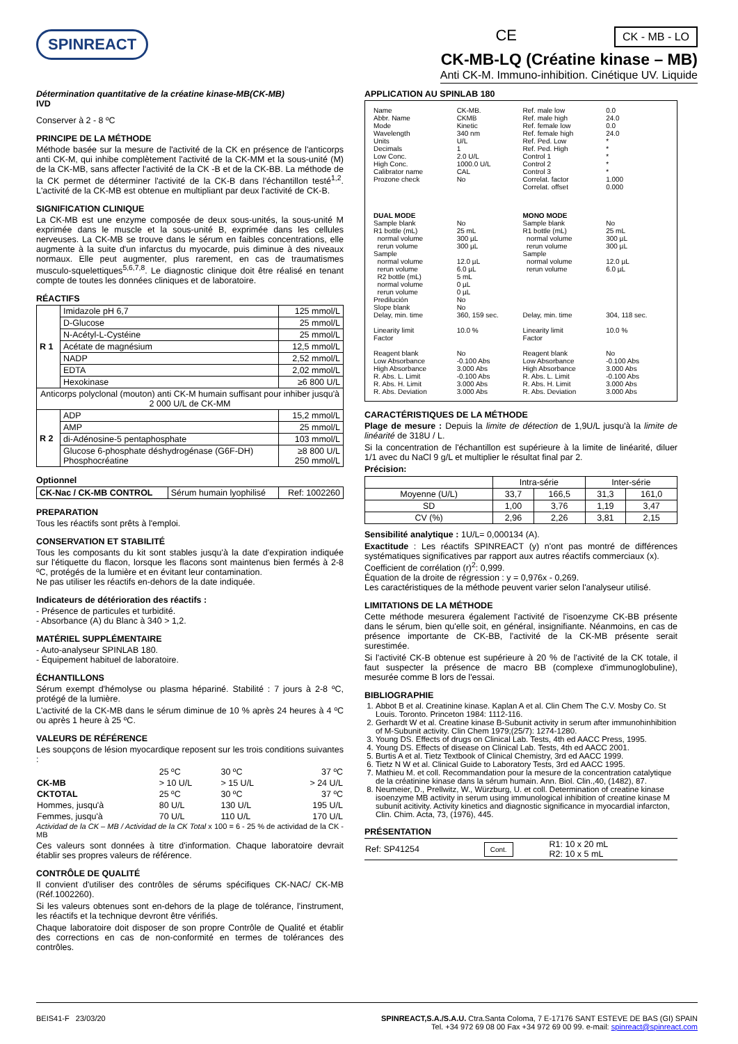SPINREACT
CE CK - MB - LO
CK-MB-LQ (Créatine kinase – MB)
Anti CK-M. Immuno-inhibition. Cinétique UV. Liquide
Détermination quantitative de la créatine kinase-MB(CK-MB)
IVD
Conserver à 2 - 8 ºC
PRINCIPE DE LA MÉTHODE
Méthode basée sur la mesure de l'activité de la CK en présence de l'anticorps anti CK-M, qui inhibe complètement l'activité de la CK-MM et la sous-unité (M) de la CK-MB, sans affecter l'activité de la CK -B et de la CK-BB. La méthode de la CK permet de déterminer l'activité de la CK-B dans l'échantillon testé<sup>1,2</sup>. L'activité de la CK-MB est obtenue en multipliant par deux l'activité de CK-B.
SIGNIFICATION CLINIQUE
La CK-MB est une enzyme composée de deux sous-unités, la sous-unité M exprimée dans le muscle et la sous-unité B, exprimée dans les cellules nerveuses. La CK-MB se trouve dans le sérum en faibles concentrations, elle augmente à la suite d'un infarctus du myocarde, puis diminue à des niveaux normaux. Elle peut augmenter, plus rarement, en cas de traumatismes musculo-squelettiques<sup>5,6,7,8</sup>. Le diagnostic clinique doit être réalisé en tenant compte de toutes les données cliniques et de laboratoire.
RÉACTIFS
| R 1 | Imidazole pH 6,7 | 125 mmol/L |
| | D-Glucose | 25 mmol/L |
| | N-Acétyl-L-Cystéine | 25 mmol/L |
| | Acétate de magnésium | 12,5 mmol/L |
| | NADP | 2,52 mmol/L |
| | EDTA | 2,02 mmol/L |
| | Hexokinase | ≥6 800 U/L |
| Anticorps polyclonal (mouton) anti CK-M humain suffisant pour inhiber jusqu'à 2 000 U/L de CK-MM | | |
| R 2 | ADP | 15,2 mmol/L |
| | AMP | 25 mmol/L |
| | di-Adénosine-5 pentaphosphate | 103 mmol/L |
| | Glucose 6-phosphate déshydrogénase (G6F-DH) Phosphocréatine | ≥8 800 U/L 250 mmol/L |
Optionnel
| CK-Nac / CK-MB CONTROL | Sérum humain lyophilisé | Ref: 1002260 |
PREPARATION
Tous les réactifs sont prêts à l'emploi.
CONSERVATION ET STABILITÉ
Tous les composants du kit sont stables jusqu'à la date d'expiration indiquée sur l'étiquette du flacon, lorsque les flacons sont maintenus bien fermés à 2-8 ºC, protégés de la lumière et en évitant leur contamination.
Ne pas utiliser les réactifs en-dehors de la date indiquée.
Indicateurs de détérioration des réactifs :
- Présence de particules et turbidité.
- Absorbance (A) du Blanc à 340 > 1,2.
MATÉRIEL SUPPLÉMENTAIRE
- Auto-analyseur SPINLAB 180.
- Équipement habituel de laboratoire.
ÉCHANTILLONS
Sérum exempt d'hémolyse ou plasma hépariné. Stabilité : 7 jours à 2-8 ºC, protégé de la lumière.
L'activité de la CK-MB dans le sérum diminue de 10 % après 24 heures à 4 ºC ou après 1 heure à 25 ºC.
VALEURS DE RÉFÉRENCE
Les soupçons de lésion myocardique reposent sur les trois conditions suivantes :
| | 25 ºC | 30 ºC | 37 ºC |
| CK-MB | > 10 U/L | > 15 U/L | > 24 U/L |
| CKTOTAL | 25 ºC | 30 ºC | 37 ºC |
| Hommes, jusqu'à | 80 U/L | 130 U/L | 195 U/L |
| Femmes, jusqu'à | 70 U/L | 110 U/L | 170 U/L |
Actividad de la CK – MB / Actividad de la CK Total x 100 = 6 - 25 % de actividad de la CK - MB
Ces valeurs sont données à titre d'information. Chaque laboratoire devrait établir ses propres valeurs de référence.
CONTRÔLE DE QUALITÉ
Il convient d'utiliser des contrôles de sérums spécifiques CK-NAC/ CK-MB (Réf.1002260).
Si les valeurs obtenues sont en-dehors de la plage de tolérance, l'instrument, les réactifs et la technique devront être vérifiés.
Chaque laboratoire doit disposer de son propre Contrôle de Qualité et établir des corrections en cas de non-conformité en termes de tolérances des contrôles.
APPLICATION AU SPINLAB 180
| Name Abbr. Name Mode Wavelength Units Decimals Low Conc. High Conc. Calibrator name Prozone check | CK-MB. CKMB Kinetic 340 nm U/L 1 2.0 U/L 1000.0 U/L CAL No | Ref. male low Ref. male high Ref. female low Ref. female high Ref. Ped. Low Ref. Ped. High Control 1 Control 2 Control 3 Correlat. factor Correlat. offset | 0.0 24.0 0.0 24.0 * * * * * 1.000 0.000 |
| DUAL MODE | | MONO MODE | |
| Sample blank R1 bottle (mL) normal volume rerun volume Sample normal volume rerun volume R2 bottle (mL) normal volume rerun volume Predilución Slope blank Delay, min. time Linearity limit Factor Reagent blank Low Absorbance High Absorbance R. Abs. L. Limit R. Abs. H. Limit R. Abs. Deviation | No 25 mL 300 µL 300 µL 12.0 µL 6.0 µL 5 mL 0 µL 0 µL No No 360, 159 sec. 10.0 % No -0.100 Abs 3.000 Abs -0.100 Abs 3.000 Abs 3.000 Abs | Sample blank R1 bottle (mL) normal volume rerun volume Sample normal volume rerun volume Delay, min. time Linearity limit Factor Reagent blank Low Absorbance High Absorbance R. Abs. L. Limit R. Abs. H. Limit R. Abs. Deviation | No 25 mL 300 µL 300 µL 12.0 µL 6.0 µL 304, 118 sec. 10.0 % No -0.100 Abs 3.000 Abs -0.100 Abs 3.000 Abs 3.000 Abs |
CARACTÉRISTIQUES DE LA MÉTHODE
Plage de mesure : Depuis la limite de détection de 1,9U/L jusqu'à la limite de linéarité de 318U / L.
Si la concentration de l'échantillon est supérieure à la limite de linéarité, diluer 1/1 avec du NaCl 9 g/L et multiplier le résultat final par 2.
Précision:
| | Intra-série | | Inter-série | |
| --- | --- | --- | --- | --- |
| Moyenne (U/L) | 33,7 | 166,5 | 31,3 | 161,0 |
| SD | 1,00 | 3,76 | 1,19 | 3,47 |
| CV (%) | 2,96 | 2,26 | 3,81 | 2,15 |
Sensibilité analytique : 1U/L= 0,000134 (A).
Exactitude : Les réactifs SPINREACT (y) n'ont pas montré de différences systématiques significatives par rapport aux autres réactifs commerciaux (x).
Coefficient de corrélation (r)<sup>2</sup>: 0,999.
Équation de la droite de régression : y = 0,976x - 0,269.
Les caractéristiques de la méthode peuvent varier selon l'analyseur utilisé.
LIMITATIONS DE LA MÉTHODE
Cette méthode mesurera également l'activité de l'isoenzyme CK-BB présente dans le sérum, bien qu'elle soit, en général, insignifiante. Néanmoins, en cas de présence importante de CK-BB, l'activité de la CK-MB présente serait surestimée.
Si l'activité CK-B obtenue est supérieure à 20 % de l'activité de la CK totale, il faut suspecter la présence de macro BB (complexe d'immunoglobuline), mesurée comme B lors de l'essai.
BIBLIOGRAPHIE
1. Abbot B et al. Creatinine kinase. Kaplan A et al. Clin Chem The C.V. Mosby Co. St Louis. Toronto. Princeton 1984: 1112-116.
2. Gerhardt W et al. Creatine kinase B-Subunit activity in serum after immunohinhibition of M-Subunit activity. Clin Chem 1979;(25/7): 1274-1280.
3. Young DS. Effects of drugs on Clinical Lab. Tests, 4th ed AACC Press, 1995.
4. Young DS. Effects of disease on Clinical Lab. Tests, 4th ed AACC 2001.
5. Burtis A et al. Tietz Textbook of Clinical Chemistry, 3rd ed AACC 1999.
6. Tietz N W et al. Clinical Guide to Laboratory Tests, 3rd ed AACC 1995.
7. Mathieu M. et coll. Recommandation pour la mesure de la concentration catalytique de la créatinine kinase dans la sérum humain. Ann. Biol. Clin.,40, (1482), 87.
8. Neumeier, D., Prellwitz, W., Würzburg, U. et coll. Determination of creatine kinase isoenzyme MB activity in serum using immunological inhibition of creatine kinase M subunit acitivity. Activity kinetics and diagnostic significance in myocardial infarcton, Clin. Chim. Acta, 73, (1976), 445.
PRÉSENTATION
| Ref: SP41254 | Cont. | R1: 10 x 20 mL R2: 10 x 5 mL |
BEIS41-F 23/03/20 SPINREACT,S.A./S.A.U. Ctra.Santa Coloma, 7 E-17176 SANT ESTEVE DE BAS (GI) SPAIN
Tel. +34 972 69 08 00 Fax +34 972 69 00 99. e-mail: spinreact@spinreact.com